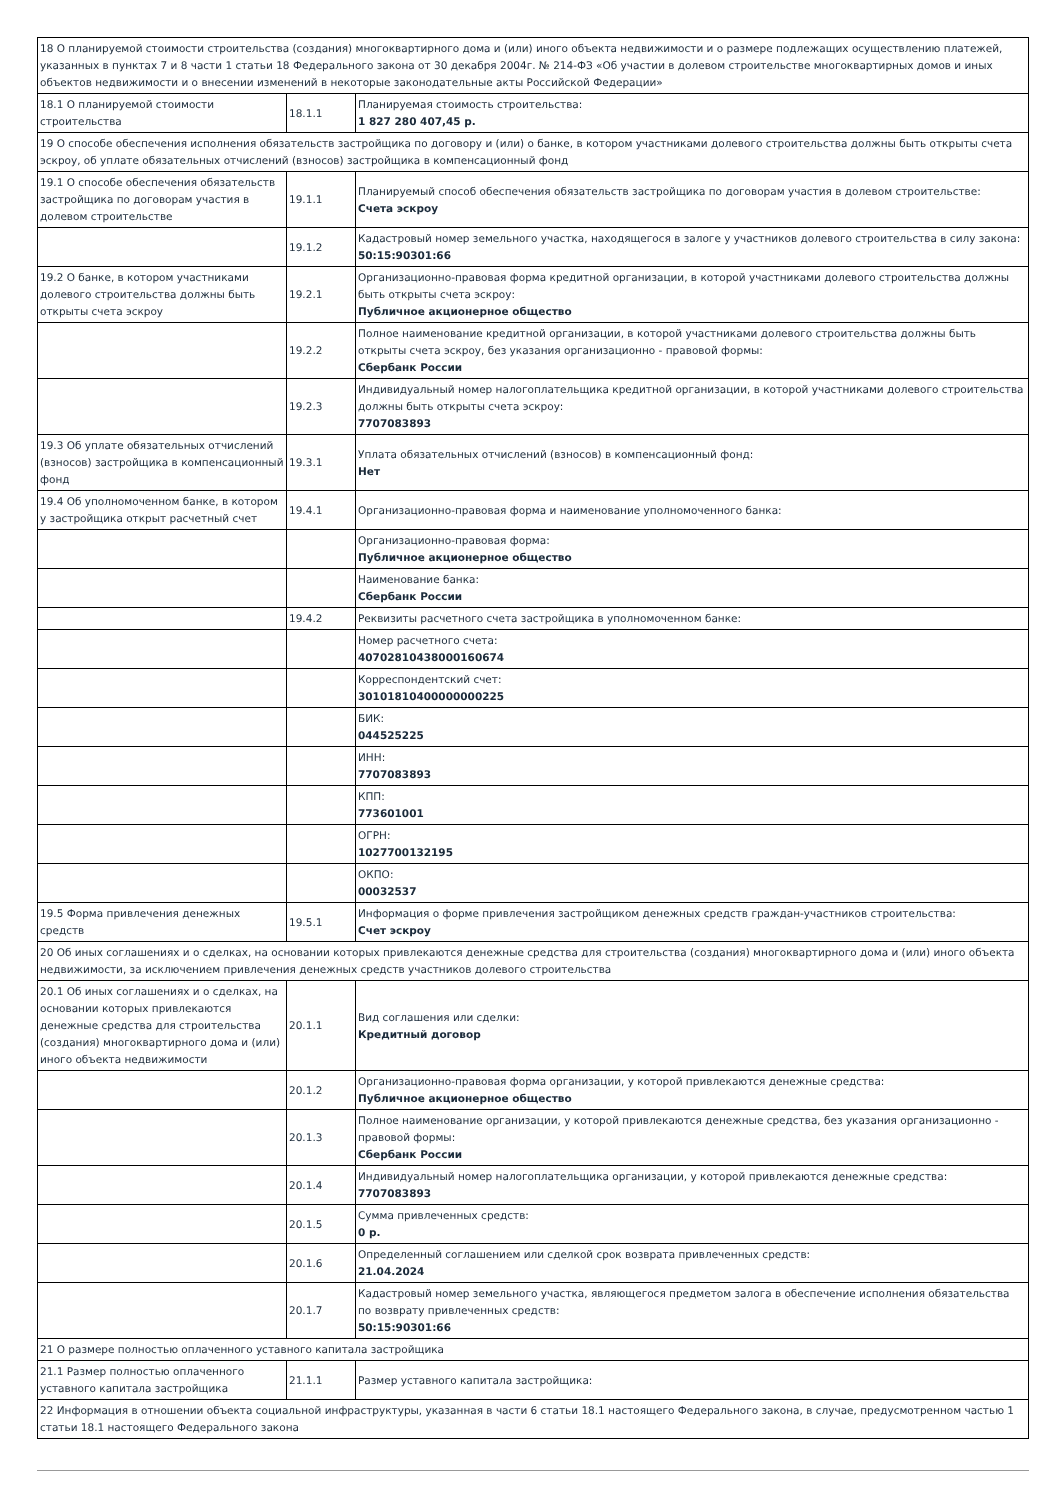| 18 О планируемой стоимости строительства (создания) многоквартирного дома и (или) иного объекта недвижимости и о размере подлежащих осуществлению платежей, указанных в пунктах 7 и 8 части 1 статьи 18 Федерального закона от 30 декабря 2004г. № 214-ФЗ «Об участии в долевом строительстве многоквартирных домов и иных объектов недвижимости и о внесении изменений в некоторые законодательные акты Российской Федерации» | | |
| 18.1 О планируемой стоимости строительства | 18.1.1 | Планируемая стоимость строительства: 1 827 280 407,45 р. |
| 19 О способе обеспечения исполнения обязательств застройщика по договору и (или) о банке, в котором участниками долевого строительства должны быть открыты счета эскроу, об уплате обязательных отчислений (взносов) застройщика в компенсационный фонд | | |
| 19.1 О способе обеспечения обязательств застройщика по договорам участия в долевом строительстве | 19.1.1 | Планируемый способ обеспечения обязательств застройщика по договорам участия в долевом строительстве: Счета эскроу |
| | 19.1.2 | Кадастровый номер земельного участка, находящегося в залоге у участников долевого строительства в силу закона: 50:15:90301:66 |
| 19.2 О банке, в котором участниками долевого строительства должны быть открыты счета эскроу | 19.2.1 | Организационно-правовая форма кредитной организации, в которой участниками долевого строительства должны быть открыты счета эскроу: Публичное акционерное общество |
| | 19.2.2 | Полное наименование кредитной организации, в которой участниками долевого строительства должны быть открыты счета эскроу, без указания организационно - правовой формы: Сбербанк России |
| | 19.2.3 | Индивидуальный номер налогоплательщика кредитной организации, в которой участниками долевого строительства должны быть открыты счета эскроу: 7707083893 |
| 19.3 Об уплате обязательных отчислений (взносов) застройщика в компенсационный фонд | 19.3.1 | Уплата обязательных отчислений (взносов) в компенсационный фонд: Нет |
| 19.4 Об уполномоченном банке, в котором у застройщика открыт расчетный счет | 19.4.1 | Организационно-правовая форма и наименование уполномоченного банка: |
| | | Организационно-правовая форма: Публичное акционерное общество |
| | | Наименование банка: Сбербанк России |
| | 19.4.2 | Реквизиты расчетного счета застройщика в уполномоченном банке: |
| | | Номер расчетного счета: 40702810438000160674 |
| | | Корреспондентский счет: 30101810400000000225 |
| | | БИК: 044525225 |
| | | ИНН: 7707083893 |
| | | КПП: 773601001 |
| | | ОГРН: 1027700132195 |
| | | ОКПО: 00032537 |
| 19.5 Форма привлечения денежных средств | 19.5.1 | Информация о форме привлечения застройщиком денежных средств граждан-участников строительства: Счет эскроу |
| 20 Об иных соглашениях и о сделках, на основании которых привлекаются денежные средства для строительства (создания) многоквартирного дома и (или) иного объекта недвижимости, за исключением привлечения денежных средств участников долевого строительства | | |
| 20.1 Об иных соглашениях и о сделках, на основании которых привлекаются денежные средства для строительства (создания) многоквартирного дома и (или) иного объекта недвижимости | 20.1.1 | Вид соглашения или сделки: Кредитный договор |
| | 20.1.2 | Организационно-правовая форма организации, у которой привлекаются денежные средства: Публичное акционерное общество |
| | 20.1.3 | Полное наименование организации, у которой привлекаются денежные средства, без указания организационно - правовой формы: Сбербанк России |
| | 20.1.4 | Индивидуальный номер налогоплательщика организации, у которой привлекаются денежные средства: 7707083893 |
| | 20.1.5 | Сумма привлеченных средств: 0 р. |
| | 20.1.6 | Определенный соглашением или сделкой срок возврата привлеченных средств: 21.04.2024 |
| | 20.1.7 | Кадастровый номер земельного участка, являющегося предметом залога в обеспечение исполнения обязательства по возврату привлеченных средств: 50:15:90301:66 |
| 21 О размере полностью оплаченного уставного капитала застройщика | | |
| 21.1 Размер полностью оплаченного уставного капитала застройщика | 21.1.1 | Размер уставного капитала застройщика: |
| 22 Информация в отношении объекта социальной инфраструктуры, указанная в части 6 статьи 18.1 настоящего Федерального закона, в случае, предусмотренном частью 1 статьи 18.1 настоящего Федерального закона | | |